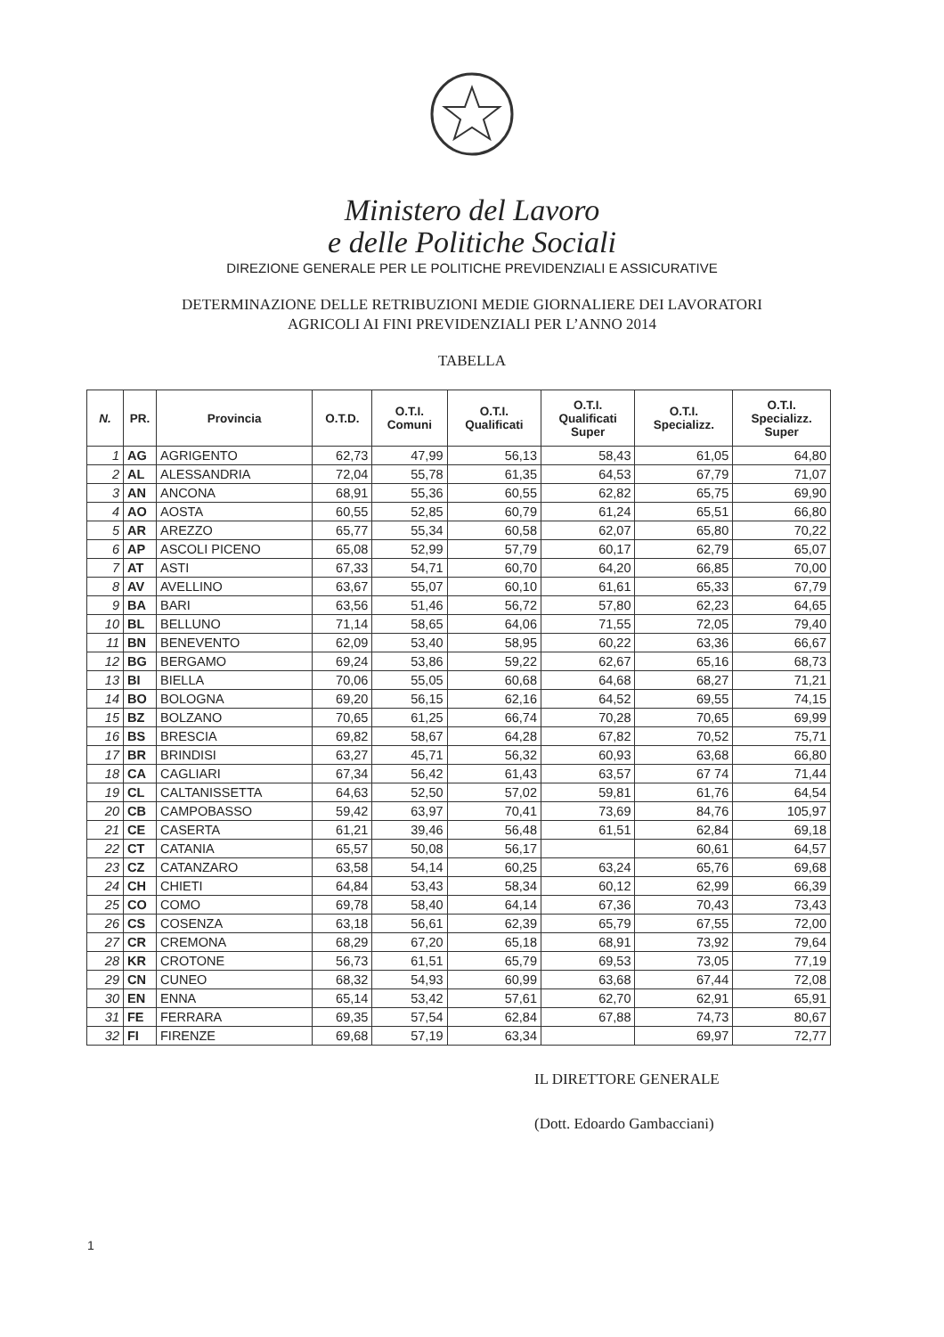Ministero del Lavoro
e delle Politiche Sociali
DIREZIONE GENERALE PER LE POLITICHE PREVIDENZIALI E ASSICURATIVE
DETERMINAZIONE DELLE RETRIBUZIONI MEDIE GIORNALIERE DEI LAVORATORI
AGRICOLI AI FINI PREVIDENZIALI PER L’ANNO 2014
TABELLA
| N. | PR. | Provincia | O.T.D. | O.T.I. Comuni | O.T.I. Qualificati | O.T.I. Qualificati Super | O.T.I. Specializz. | O.T.I. Specializz. Super |
| --- | --- | --- | --- | --- | --- | --- | --- | --- |
| 1 | AG | AGRIGENTO | 62,73 | 47,99 | 56,13 | 58,43 | 61,05 | 64,80 |
| 2 | AL | ALESSANDRIA | 72,04 | 55,78 | 61,35 | 64,53 | 67,79 | 71,07 |
| 3 | AN | ANCONA | 68,91 | 55,36 | 60,55 | 62,82 | 65,75 | 69,90 |
| 4 | AO | AOSTA | 60,55 | 52,85 | 60,79 | 61,24 | 65,51 | 66,80 |
| 5 | AR | AREZZO | 65,77 | 55,34 | 60,58 | 62,07 | 65,80 | 70,22 |
| 6 | AP | ASCOLI PICENO | 65,08 | 52,99 | 57,79 | 60,17 | 62,79 | 65,07 |
| 7 | AT | ASTI | 67,33 | 54,71 | 60,70 | 64,20 | 66,85 | 70,00 |
| 8 | AV | AVELLINO | 63,67 | 55,07 | 60,10 | 61,61 | 65,33 | 67,79 |
| 9 | BA | BARI | 63,56 | 51,46 | 56,72 | 57,80 | 62,23 | 64,65 |
| 10 | BL | BELLUNO | 71,14 | 58,65 | 64,06 | 71,55 | 72,05 | 79,40 |
| 11 | BN | BENEVENTO | 62,09 | 53,40 | 58,95 | 60,22 | 63,36 | 66,67 |
| 12 | BG | BERGAMO | 69,24 | 53,86 | 59,22 | 62,67 | 65,16 | 68,73 |
| 13 | BI | BIELLA | 70,06 | 55,05 | 60,68 | 64,68 | 68,27 | 71,21 |
| 14 | BO | BOLOGNA | 69,20 | 56,15 | 62,16 | 64,52 | 69,55 | 74,15 |
| 15 | BZ | BOLZANO | 70,65 | 61,25 | 66,74 | 70,28 | 70,65 | 69,99 |
| 16 | BS | BRESCIA | 69,82 | 58,67 | 64,28 | 67,82 | 70,52 | 75,71 |
| 17 | BR | BRINDISI | 63,27 | 45,71 | 56,32 | 60,93 | 63,68 | 66,80 |
| 18 | CA | CAGLIARI | 67,34 | 56,42 | 61,43 | 63,57 | 67 74 | 71,44 |
| 19 | CL | CALTANISSETTA | 64,63 | 52,50 | 57,02 | 59,81 | 61,76 | 64,54 |
| 20 | CB | CAMPOBASSO | 59,42 | 63,97 | 70,41 | 73,69 | 84,76 | 105,97 |
| 21 | CE | CASERTA | 61,21 | 39,46 | 56,48 | 61,51 | 62,84 | 69,18 |
| 22 | CT | CATANIA | 65,57 | 50,08 | 56,17 | | 60,61 | 64,57 |
| 23 | CZ | CATANZARO | 63,58 | 54,14 | 60,25 | 63,24 | 65,76 | 69,68 |
| 24 | CH | CHIETI | 64,84 | 53,43 | 58,34 | 60,12 | 62,99 | 66,39 |
| 25 | CO | COMO | 69,78 | 58,40 | 64,14 | 67,36 | 70,43 | 73,43 |
| 26 | CS | COSENZA | 63,18 | 56,61 | 62,39 | 65,79 | 67,55 | 72,00 |
| 27 | CR | CREMONA | 68,29 | 67,20 | 65,18 | 68,91 | 73,92 | 79,64 |
| 28 | KR | CROTONE | 56,73 | 61,51 | 65,79 | 69,53 | 73,05 | 77,19 |
| 29 | CN | CUNEO | 68,32 | 54,93 | 60,99 | 63,68 | 67,44 | 72,08 |
| 30 | EN | ENNA | 65,14 | 53,42 | 57,61 | 62,70 | 62,91 | 65,91 |
| 31 | FE | FERRARA | 69,35 | 57,54 | 62,84 | 67,88 | 74,73 | 80,67 |
| 32 | FI | FIRENZE | 69,68 | 57,19 | 63,34 | | 69,97 | 72,77 |
IL DIRETTORE GENERALE
(Dott. Edoardo Gambacciani)
1